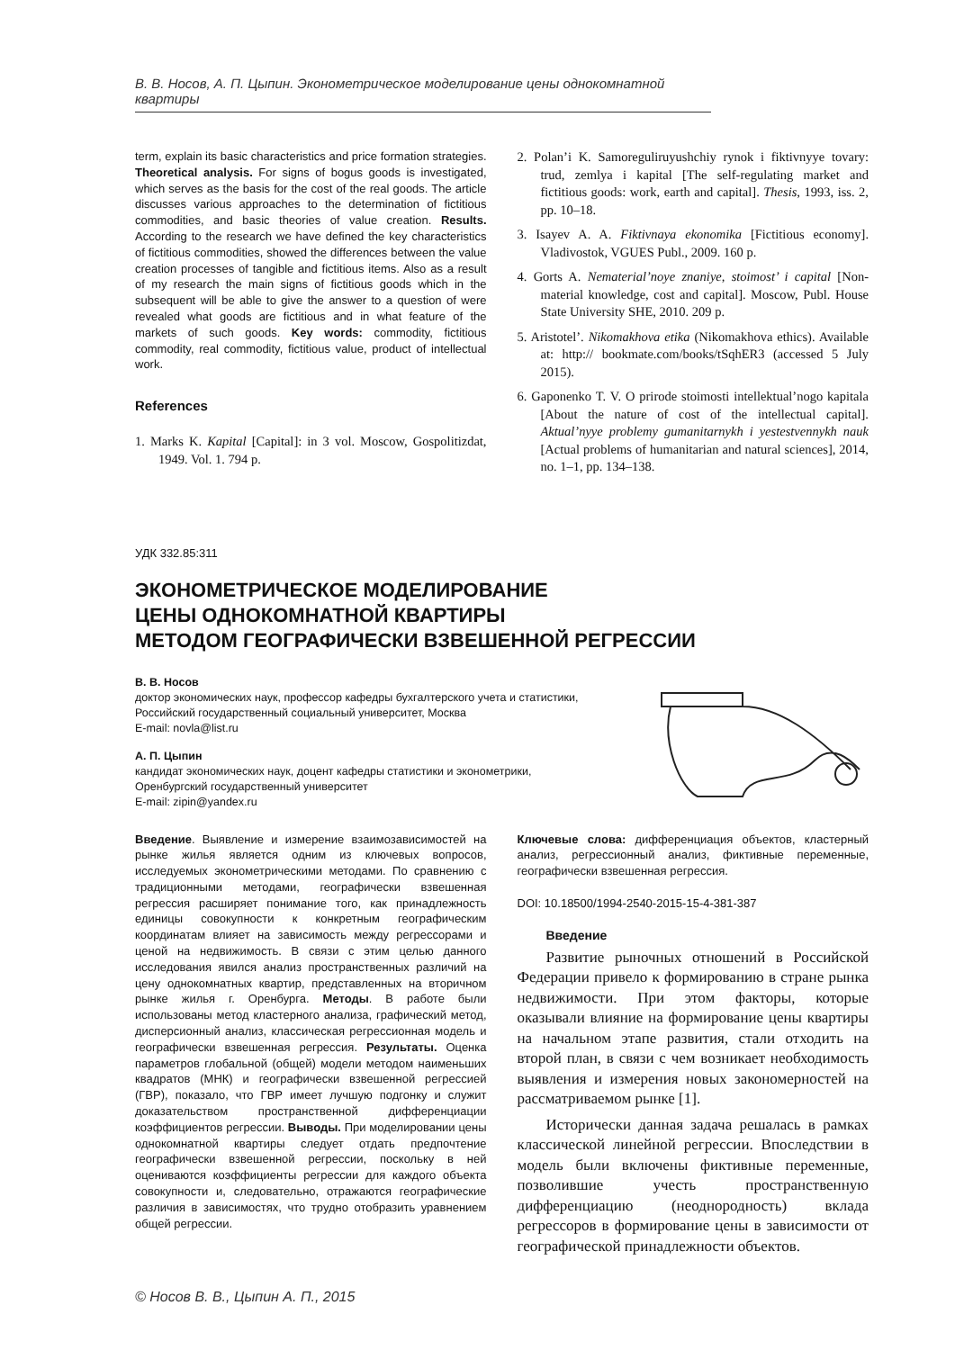В. В. Носов, А. П. Цыпин. Эконометрическое моделирование цены однокомнатной квартиры
term, explain its basic characteristics and price formation strategies. Theoretical analysis. For signs of bogus goods is investigated, which serves as the basis for the cost of the real goods. The article discusses various approaches to the determination of fictitious commodities, and basic theories of value creation. Results. According to the research we have defined the key characteristics of fictitious commodities, showed the differences between the value creation processes of tangible and fictitious items. Also as a result of my research the main signs of fictitious goods which in the subsequent will be able to give the answer to a question of were revealed what goods are fictitious and in what feature of the markets of such goods. Key words: commodity, fictitious commodity, real commodity, fictitious value, product of intellectual work.
References
1. Marks K. Kapital [Capital]: in 3 vol. Moscow, Gospolitizdat, 1949. Vol. 1. 794 p.
2. Polan’i K. Samoreguliruyushchiy rynok i fiktivnyye tovary: trud, zemlya i kapital [The self-regulating market and fictitious goods: work, earth and capital]. Thesis, 1993, iss. 2, pp. 10–18.
3. Isayev A. A. Fiktivnaya ekonomika [Fictitious economy]. Vladivostok, VGUES Publ., 2009. 160 p.
4. Gorts A. Nematerial’noye znaniye, stoimost’ i capital [Non-material knowledge, cost and capital]. Moscow, Publ. House State University SHE, 2010. 209 p.
5. Aristotel’. Nikomakhova etika (Nikomakhova ethics). Available at: http:// bookmate.com/books/tSqhER3 (accessed 5 July 2015).
6. Gaponenko T. V. O prirode stoimosti intellektual’nogo kapitala [About the nature of cost of the intellectual capital]. Aktual’nyye problemy gumanitarnykh i yestestvennykh nauk [Actual problems of humanitarian and natural sciences], 2014, no. 1–1, pp. 134–138.
УДК 332.85:311
ЭКОНОМЕТРИЧЕСКОЕ МОДЕЛИРОВАНИЕ
ЦЕНЫ ОДНОКОМНАТНОЙ КВАРТИРЫ
МЕТОДОМ ГЕОГРАФИЧЕСКИ ВЗВЕШЕННОЙ РЕГРЕССИИ
В. В. Носов
доктор экономических наук, профессор кафедры бухгалтерского учета и статистики,
Российский государственный социальный университет, Москва
E-mail: novla@list.ru
А. П. Цыпин
кандидат экономических наук, доцент кафедры статистики и эконометрики,
Оренбургский государственный университет
E-mail: zipin@yandex.ru
Введение. Выявление и измерение взаимозависимостей на рынке жилья является одним из ключевых вопросов, исследуемых эконометрическими методами. По сравнению с традиционными методами, географически взвешенная регрессия расширяет понимание того, как принадлежность единицы совокупности к конкретным географическим координатам влияет на зависимость между регрессорами и ценой на недвижимость. В связи с этим целью данного исследования явился анализ пространственных различий на цену однокомнатных квартир, представленных на вторичном рынке жилья г. Оренбурга. Методы. В работе были использованы метод кластерного анализа, графический метод, дисперсионный анализ, классическая регрессионная модель и географически взвешенная регрессия. Результаты. Оценка параметров глобальной (общей) модели методом наименьших квадратов (МНК) и географически взвешенной регрессией (ГВР), показало, что ГВР имеет лучшую подгонку и служит доказательством пространственной дифференциации коэффициентов регрессии. Выводы. При моделировании цены однокомнатной квартиры следует отдать предпочтение географически взвешенной регрессии, поскольку в ней оцениваются коэффициенты регрессии для каждого объекта совокупности и, следовательно, отражаются географические различия в зависимостях, что трудно отобразить уравнением общей регрессии.
Ключевые слова: дифференциация объектов, кластерный анализ, регрессионный анализ, фиктивные переменные, географически взвешенная регрессия.
DOI: 10.18500/1994-2540-2015-15-4-381-387
Введение
Развитие рыночных отношений в Российской Федерации привело к формированию в стране рынка недвижимости. При этом факторы, которые оказывали влияние на формирование цены квартиры на начальном этапе развития, стали отходить на второй план, в связи с чем возникает необходимость выявления и измерения новых закономерностей на рассматриваемом рынке [1].
Исторически данная задача решалась в рамках классической линейной регрессии. Впоследствии в модель были включены фиктивные переменные, позволившие учесть пространственную дифференциацию (неоднородность) вклада регрессоров в формирование цены в зависимости от географической принадлежности объектов.
© Носов В. В., Цыпин А. П., 2015